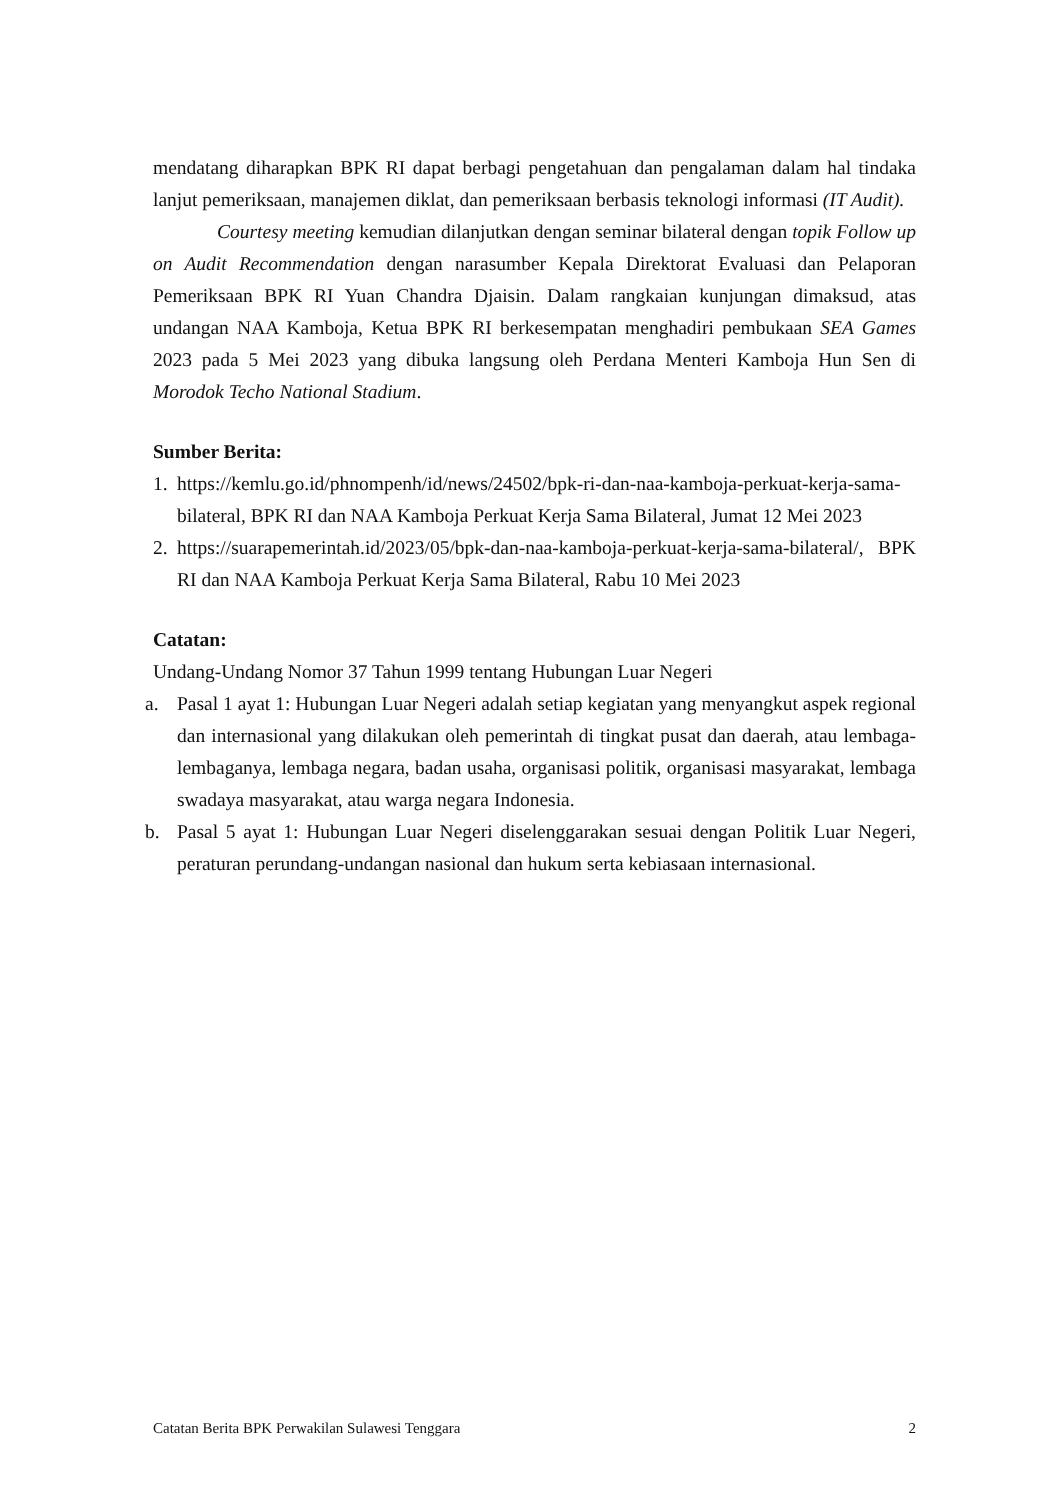mendatang diharapkan BPK RI dapat berbagi pengetahuan dan pengalaman dalam hal tindaka lanjut pemeriksaan, manajemen diklat, dan pemeriksaan berbasis teknologi informasi (IT Audit).
Courtesy meeting kemudian dilanjutkan dengan seminar bilateral dengan topik Follow up on Audit Recommendation dengan narasumber Kepala Direktorat Evaluasi dan Pelaporan Pemeriksaan BPK RI Yuan Chandra Djaisin. Dalam rangkaian kunjungan dimaksud, atas undangan NAA Kamboja, Ketua BPK RI berkesempatan menghadiri pembukaan SEA Games 2023 pada 5 Mei 2023 yang dibuka langsung oleh Perdana Menteri Kamboja Hun Sen di Morodok Techo National Stadium.
Sumber Berita:
1. https://kemlu.go.id/phnompenh/id/news/24502/bpk-ri-dan-naa-kamboja-perkuat-kerja-sama-bilateral, BPK RI dan NAA Kamboja Perkuat Kerja Sama Bilateral, Jumat 12 Mei 2023
2. https://suarapemerintah.id/2023/05/bpk-dan-naa-kamboja-perkuat-kerja-sama-bilateral/, BPK RI dan NAA Kamboja Perkuat Kerja Sama Bilateral, Rabu 10 Mei 2023
Catatan:
Undang-Undang Nomor 37 Tahun 1999 tentang Hubungan Luar Negeri
a. Pasal 1 ayat 1: Hubungan Luar Negeri adalah setiap kegiatan yang menyangkut aspek regional dan internasional yang dilakukan oleh pemerintah di tingkat pusat dan daerah, atau lembaga-lembaganya, lembaga negara, badan usaha, organisasi politik, organisasi masyarakat, lembaga swadaya masyarakat, atau warga negara Indonesia.
b. Pasal 5 ayat 1: Hubungan Luar Negeri diselenggarakan sesuai dengan Politik Luar Negeri, peraturan perundang-undangan nasional dan hukum serta kebiasaan internasional.
Catatan Berita BPK Perwakilan Sulawesi Tenggara 2